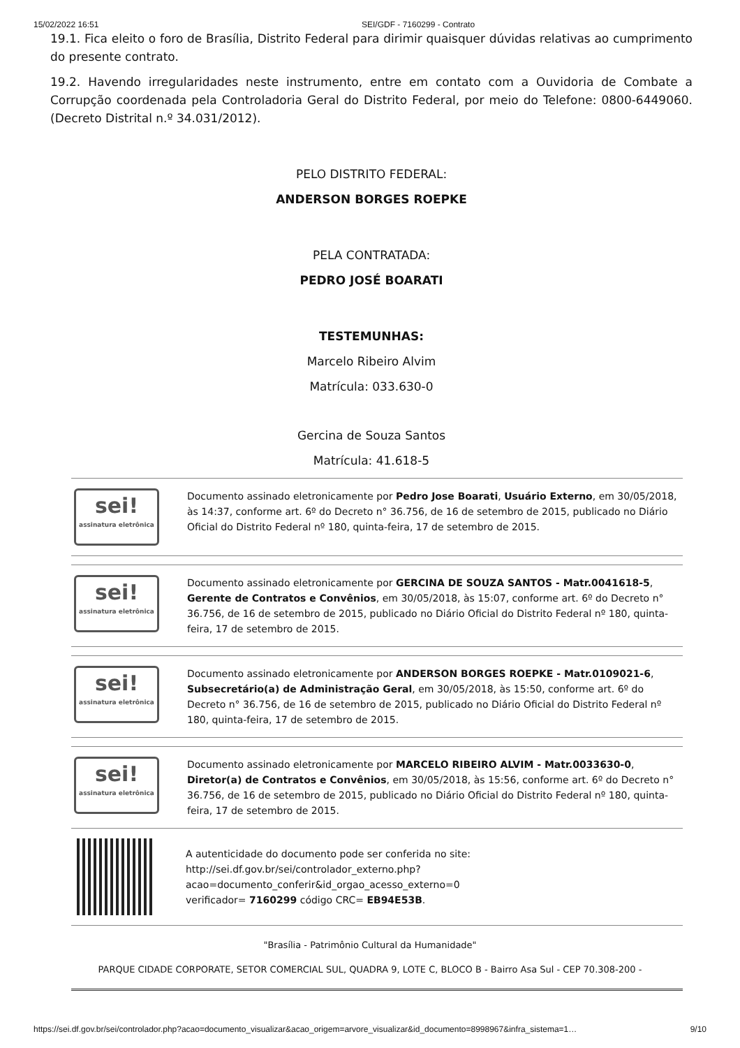15/02/2022 16:51 SEI/GDF - 7160299 - Contrato
19.1. Fica eleito o foro de Brasília, Distrito Federal para dirimir quaisquer dúvidas relativas ao cumprimento do presente contrato.
19.2. Havendo irregularidades neste instrumento, entre em contato com a Ouvidoria de Combate a Corrupção coordenada pela Controladoria Geral do Distrito Federal, por meio do Telefone: 0800-6449060. (Decreto Distrital n.º 34.031/2012).
PELO DISTRITO FEDERAL:
ANDERSON BORGES ROEPKE
PELA CONTRATADA:
PEDRO JOSÉ BOARATI
TESTEMUNHAS:
Marcelo Ribeiro Alvim
Matrícula: 033.630-0
Gercina de Souza Santos
Matrícula: 41.618-5
sei!
assinatura eletrônica
Documento assinado eletronicamente por Pedro Jose Boarati, Usuário Externo, em 30/05/2018, às 14:37, conforme art. 6º do Decreto n° 36.756, de 16 de setembro de 2015, publicado no Diário Oficial do Distrito Federal nº 180, quinta-feira, 17 de setembro de 2015.
sei!
assinatura eletrônica
Documento assinado eletronicamente por GERCINA DE SOUZA SANTOS - Matr.0041618-5, Gerente de Contratos e Convênios, em 30/05/2018, às 15:07, conforme art. 6º do Decreto n° 36.756, de 16 de setembro de 2015, publicado no Diário Oficial do Distrito Federal nº 180, quinta-feira, 17 de setembro de 2015.
sei!
assinatura eletrônica
Documento assinado eletronicamente por ANDERSON BORGES ROEPKE - Matr.0109021-6, Subsecretário(a) de Administração Geral, em 30/05/2018, às 15:50, conforme art. 6º do Decreto n° 36.756, de 16 de setembro de 2015, publicado no Diário Oficial do Distrito Federal nº 180, quinta-feira, 17 de setembro de 2015.
sei!
assinatura eletrônica
Documento assinado eletronicamente por MARCELO RIBEIRO ALVIM - Matr.0033630-0, Diretor(a) de Contratos e Convênios, em 30/05/2018, às 15:56, conforme art. 6º do Decreto n° 36.756, de 16 de setembro de 2015, publicado no Diário Oficial do Distrito Federal nº 180, quinta-feira, 17 de setembro de 2015.
A autenticidade do documento pode ser conferida no site: http://sei.df.gov.br/sei/controlador_externo.php?
acao=documento_conferir&id_orgao_acesso_externo=0
verificador= 7160299 código CRC= EB94E53B.
"Brasília - Patrimônio Cultural da Humanidade"
PARQUE CIDADE CORPORATE, SETOR COMERCIAL SUL, QUADRA 9, LOTE C, BLOCO B - Bairro Asa Sul - CEP 70.308-200 -
https://sei.df.gov.br/sei/controlador.php?acao=documento_visualizar&acao_origem=arvore_visualizar&id_documento=8998967&infra_sistema=1… 9/10